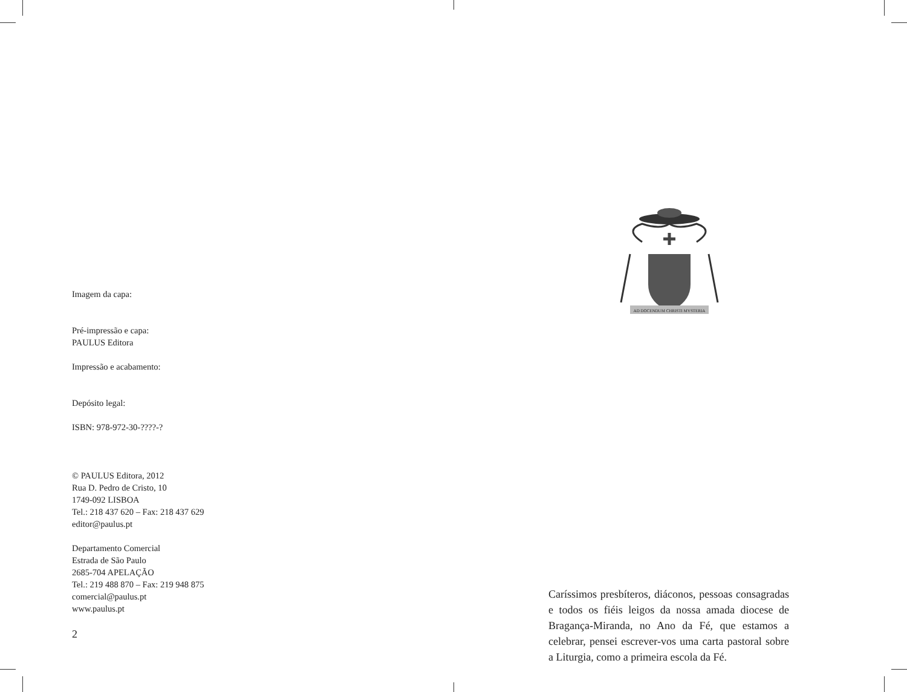Imagem da capa:
Pré-impressão e capa:
PAULUS Editora
Impressão e acabamento:
Depósito legal:
ISBN: 978-972-30-????-?
© PAULUS Editora, 2012
Rua D. Pedro de Cristo, 10
1749-092 LISBOA
Tel.: 218 437 620 – Fax: 218 437 629
editor@paulus.pt
Departamento Comercial
Estrada de São Paulo
2685-704 APELAÇÃO
Tel.: 219 488 870 – Fax: 219 948 875
comercial@paulus.pt
www.paulus.pt
2
AD DOCENDUM CHRISTI MYSTERIA
Caríssimos presbíteros, diáconos, pessoas consa­gradas e todos os fiéis leigos da nossa amada dio­cese de Bragança-Miranda, no Ano da Fé, que estamos a celebrar, pensei escrever-vos uma carta pastoral sobre a Liturgia, como a primeira escola da Fé.